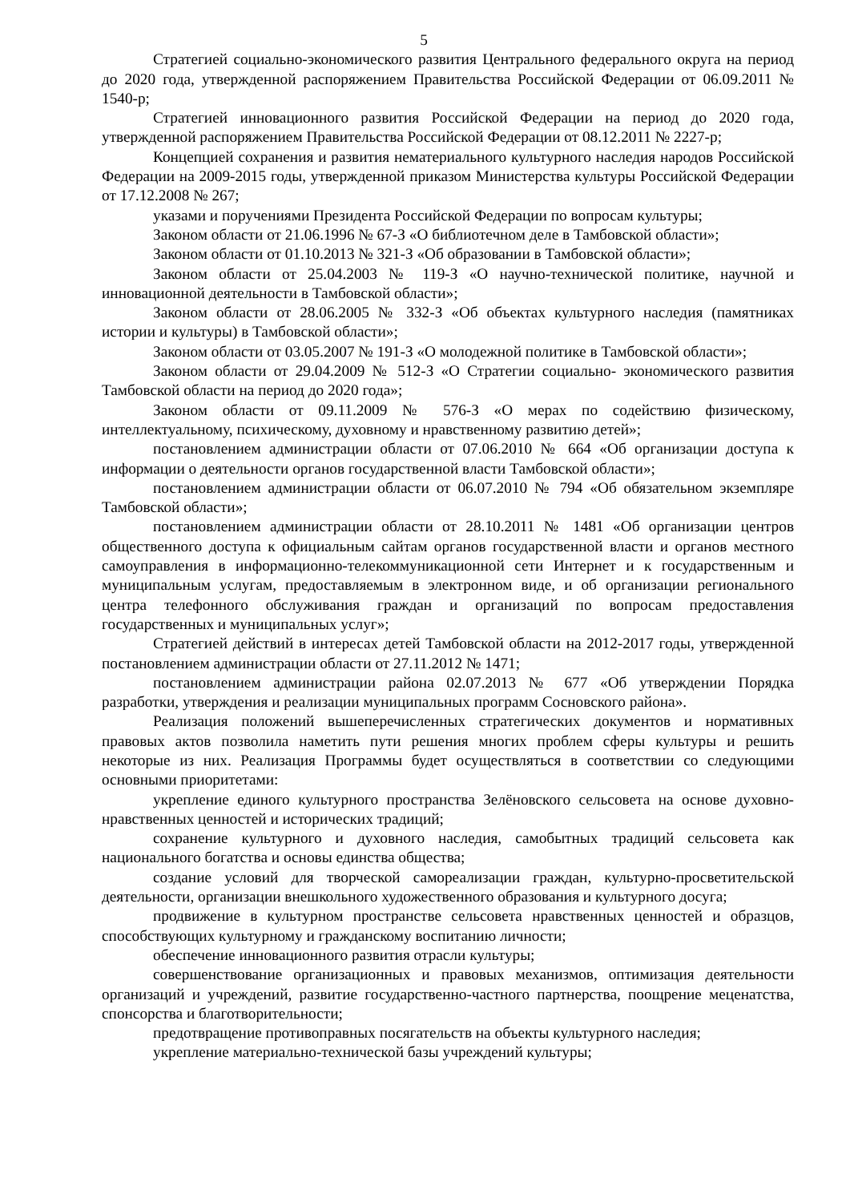5
Стратегией социально-экономического развития Центрального федерального округа на период до 2020 года, утвержденной распоряжением Правительства Российской Федерации от 06.09.2011 № 1540-р;
Стратегией инновационного развития Российской Федерации на период до 2020 года, утвержденной распоряжением Правительства Российской Федерации от 08.12.2011 № 2227-р;
Концепцией сохранения и развития нематериального культурного наследия народов Российской Федерации на 2009-2015 годы, утвержденной приказом Министерства культуры Российской Федерации от 17.12.2008 № 267;
указами и поручениями Президента Российской Федерации по вопросам культуры;
Законом области от 21.06.1996 № 67-З «О библиотечном деле в Тамбовской области»;
Законом области от 01.10.2013 № 321-З «Об образовании в Тамбовской области»;
Законом области от 25.04.2003 № 119-З «О научно-технической политике, научной и инновационной деятельности в Тамбовской области»;
Законом области от 28.06.2005 № 332-З «Об объектах культурного наследия (памятниках истории и культуры) в Тамбовской области»;
Законом области от 03.05.2007 № 191-З «О молодежной политике в Тамбовской области»;
Законом области от 29.04.2009 № 512-З «О Стратегии социально- экономического развития Тамбовской области на период до 2020 года»;
Законом области от 09.11.2009 № 576-З «О мерах по содействию физическому, интеллектуальному, психическому, духовному и нравственному развитию детей»;
постановлением администрации области от 07.06.2010 № 664 «Об организации доступа к информации о деятельности органов государственной власти Тамбовской области»;
постановлением администрации области от 06.07.2010 № 794 «Об обязательном экземпляре Тамбовской области»;
постановлением администрации области от 28.10.2011 № 1481 «Об организации центров общественного доступа к официальным сайтам органов государственной власти и органов местного самоуправления в информационно-телекоммуникационной сети Интернет и к государственным и муниципальным услугам, предоставляемым в электронном виде, и об организации регионального центра телефонного обслуживания граждан и организаций по вопросам предоставления государственных и муниципальных услуг»;
Стратегией действий в интересах детей Тамбовской области на 2012-2017 годы, утвержденной постановлением администрации области от 27.11.2012 № 1471;
постановлением администрации района 02.07.2013 № 677 «Об утверждении Порядка разработки, утверждения и реализации муниципальных программ Сосновского района».
Реализация положений вышеперечисленных стратегических документов и нормативных правовых актов позволила наметить пути решения многих проблем сферы культуры и решить некоторые из них. Реализация Программы будет осуществляться в соответствии со следующими основными приоритетами:
укрепление единого культурного пространства Зелёновского сельсовета на основе духовно-нравственных ценностей и исторических традиций;
сохранение культурного и духовного наследия, самобытных традиций сельсовета как национального богатства и основы единства общества;
создание условий для творческой самореализации граждан, культурно-просветительской деятельности, организации внешкольного художественного образования и культурного досуга;
продвижение в культурном пространстве сельсовета нравственных ценностей и образцов, способствующих культурному и гражданскому воспитанию личности;
обеспечение инновационного развития отрасли культуры;
совершенствование организационных и правовых механизмов, оптимизация деятельности организаций и учреждений, развитие государственно-частного партнерства, поощрение меценатства, спонсорства и благотворительности;
предотвращение противоправных посягательств на объекты культурного наследия;
укрепление материально-технической базы учреждений культуры;